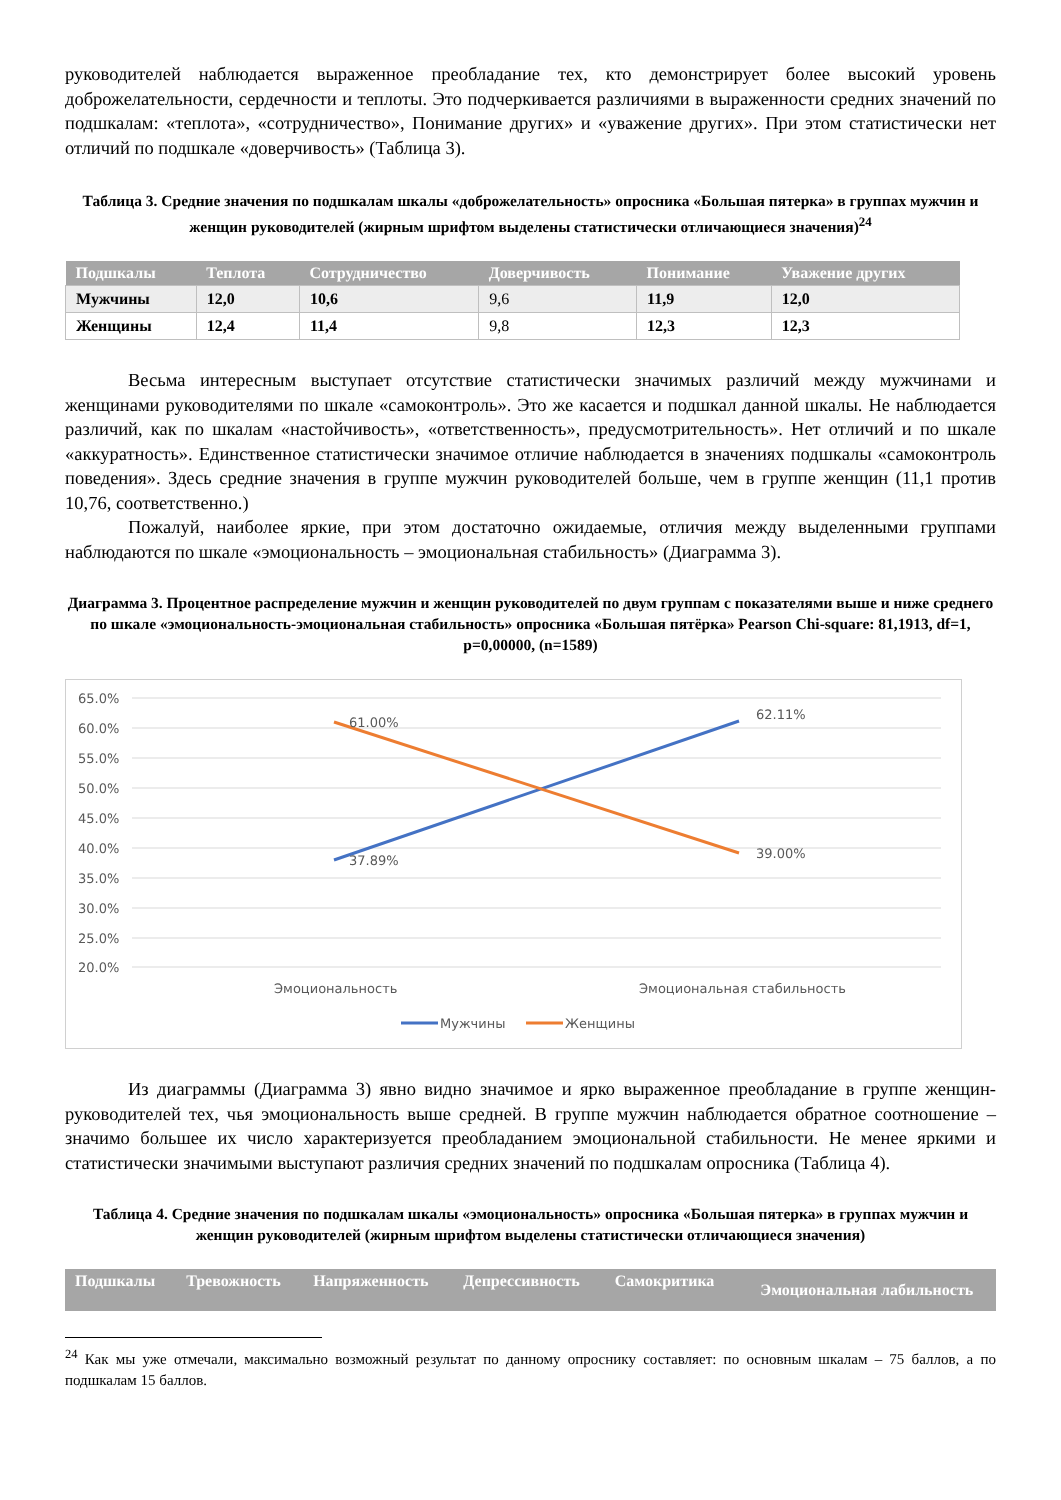руководителей наблюдается выраженное преобладание тех, кто демонстрирует более высокий уровень доброжелательности, сердечности и теплоты. Это подчеркивается различиями в выраженности средних значений по подшкалам: «теплота», «сотрудничество», Понимание других» и «уважение других». При этом статистически нет отличий по подшкале «доверчивость» (Таблица 3).
Таблица 3. Средние значения по подшкалам шкалы «доброжелательность» опросника «Большая пятерка» в группах мужчин и женщин руководителей (жирным шрифтом выделены статистически отличающиеся значения)<sup>24</sup>
| Подшкалы | Теплота | Сотрудничество | Доверчивость | Понимание | Уважение других |
| --- | --- | --- | --- | --- | --- |
| Мужчины | 12,0 | 10,6 | 9,6 | 11,9 | 12,0 |
| Женщины | 12,4 | 11,4 | 9,8 | 12,3 | 12,3 |
Весьма интересным выступает отсутствие статистически значимых различий между мужчинами и женщинами руководителями по шкале «самоконтроль». Это же касается и подшкал данной шкалы. Не наблюдается различий, как по шкалам «настойчивость», «ответственность», предусмотрительность». Нет отличий и по шкале «аккуратность». Единственное статистически значимое отличие наблюдается в значениях подшкалы «самоконтроль поведения». Здесь средние значения в группе мужчин руководителей больше, чем в группе женщин (11,1 против 10,76, соответственно.)
Пожалуй, наиболее яркие, при этом достаточно ожидаемые, отличия между выделенными группами наблюдаются по шкале «эмоциональность – эмоциональная стабильность» (Диаграмма 3).
Диаграмма 3. Процентное распределение мужчин и женщин руководителей по двум группам с показателями выше и ниже среднего по шкале «эмоциональность-эмоциональная стабильность» опросника «Большая пятёрка» Pearson Chi-square: 81,1913, df=1, p=0,00000, (n=1589)
65.0%
60.0%
55.0%
50.0%
45.0%
40.0%
35.0%
30.0%
25.0%
20.0%
61.00%
62.11%
37.89%
39.00%
Эмоциональность
Эмоциональная стабильность
Мужчины
Женщины
Из диаграммы (Диаграмма 3) явно видно значимое и ярко выраженное преобладание в группе женщин-руководителей тех, чья эмоциональность выше средней. В группе мужчин наблюдается обратное соотношение – значимо большее их число характеризуется преобладанием эмоциональной стабильности. Не менее яркими и статистически значимыми выступают различия средних значений по подшкалам опросника (Таблица 4).
Таблица 4. Средние значения по подшкалам шкалы «эмоциональность» опросника «Большая пятерка» в группах мужчин и женщин руководителей (жирным шрифтом выделены статистически отличающиеся значения)
| Подшкалы | Тревожность | Напряженность | Депрессивность | Самокритика | Эмоциональная лабильность |
| --- | --- | --- | --- | --- | --- |
<sup>24</sup> Как мы уже отмечали, максимально возможный результат по данному опроснику составляет: по основным шкалам – 75 баллов, а по подшкалам 15 баллов.